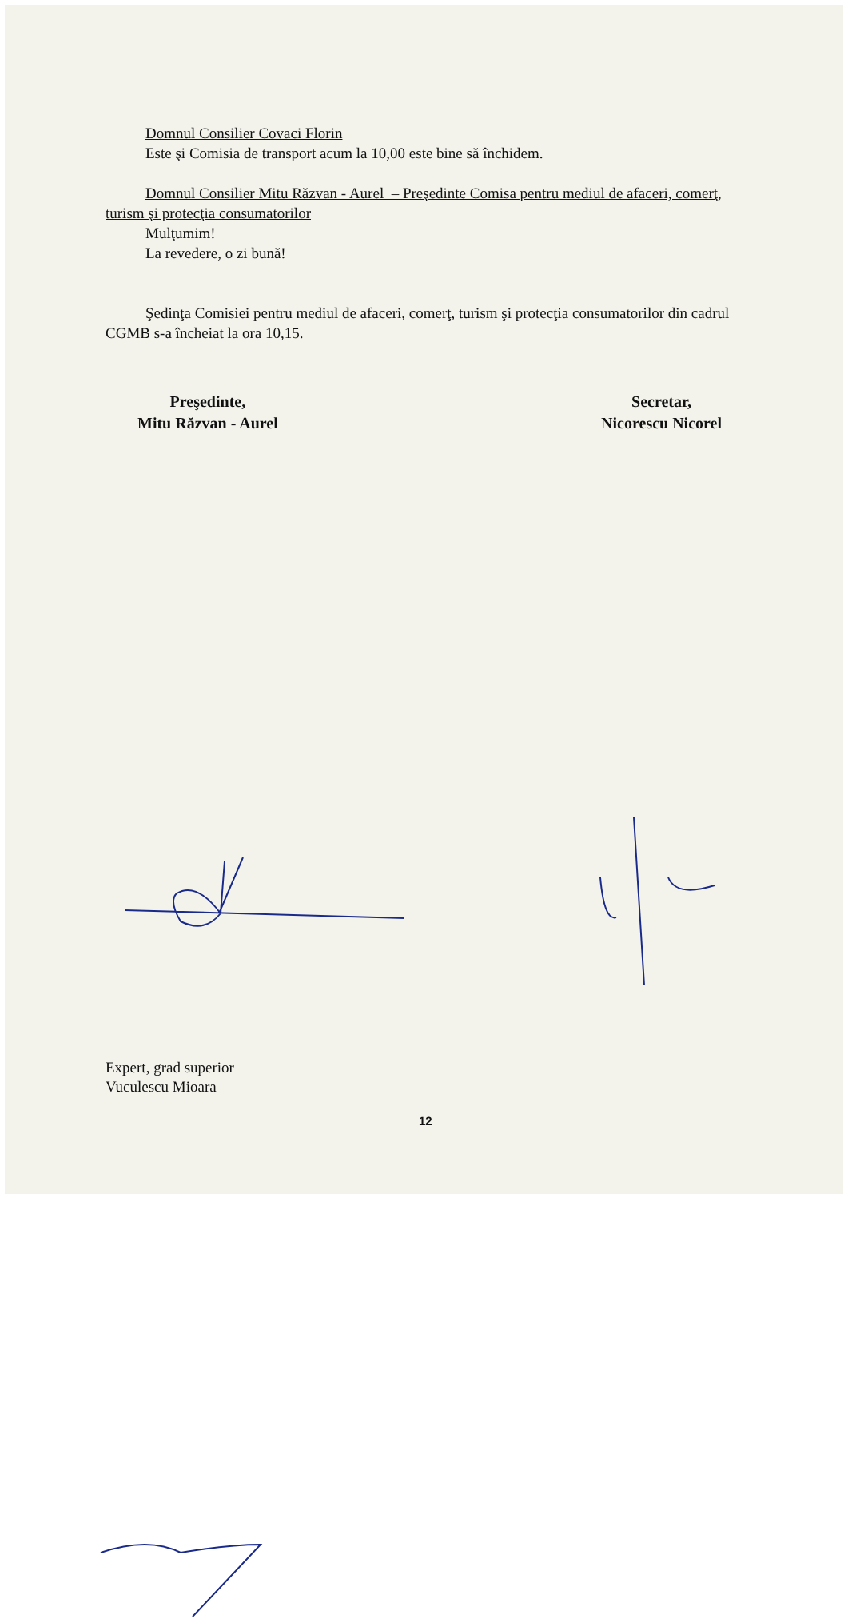Domnul Consilier Covaci Florin
Este şi Comisia de transport acum la 10,00 este bine să închidem.
Domnul Consilier Mitu Răzvan - Aurel – Preşedinte Comisa pentru mediul de afaceri, comerţ, turism şi protecţia consumatorilor
Mulţumim!
La revedere, o zi bună!
Şedinţa Comisiei pentru mediul de afaceri, comerţ, turism şi protecţia consumatorilor din cadrul CGMB s-a încheiat la ora 10,15.
Preşedinte,
Mitu Răzvan - Aurel
Secretar,
Nicorescu Nicorel
Expert, grad superior
Vuculescu Mioara
12